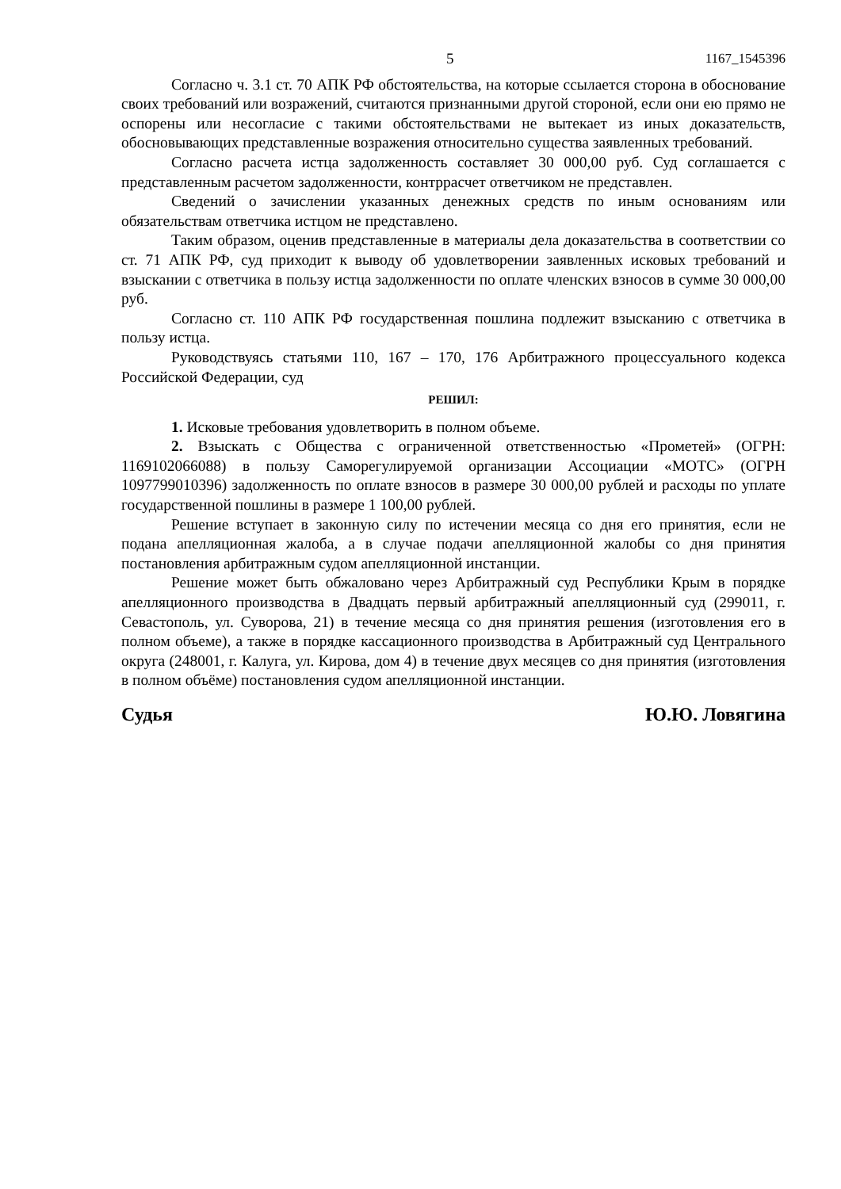5 1167_1545396
Согласно ч. 3.1 ст. 70 АПК РФ обстоятельства, на которые ссылается сторона в обоснование своих требований или возражений, считаются признанными другой стороной, если они ею прямо не оспорены или несогласие с такими обстоятельствами не вытекает из иных доказательств, обосновывающих представленные возражения относительно существа заявленных требований.
Согласно расчета истца задолженность составляет 30 000,00 руб. Суд соглашается с представленным расчетом задолженности, контррасчет ответчиком не представлен.
Сведений о зачислении указанных денежных средств по иным основаниям или обязательствам ответчика истцом не представлено.
Таким образом, оценив представленные в материалы дела доказательства в соответствии со ст. 71 АПК РФ, суд приходит к выводу об удовлетворении заявленных исковых требований и взыскании с ответчика в пользу истца задолженности по оплате членских взносов в сумме 30 000,00 руб.
Согласно ст. 110 АПК РФ государственная пошлина подлежит взысканию с ответчика в пользу истца.
Руководствуясь статьями 110, 167 – 170, 176 Арбитражного процессуального кодекса Российской Федерации, суд
РЕШИЛ:
1. Исковые требования удовлетворить в полном объеме.
2. Взыскать с Общества с ограниченной ответственностью «Прометей» (ОГРН: 1169102066088) в пользу Саморегулируемой организации Ассоциации «МОТС» (ОГРН 1097799010396) задолженность по оплате взносов в размере 30 000,00 рублей и расходы по уплате государственной пошлины в размере 1 100,00 рублей.
Решение вступает в законную силу по истечении месяца со дня его принятия, если не подана апелляционная жалоба, а в случае подачи апелляционной жалобы со дня принятия постановления арбитражным судом апелляционной инстанции.
Решение может быть обжаловано через Арбитражный суд Республики Крым в порядке апелляционного производства в Двадцать первый арбитражный апелляционный суд (299011, г. Севастополь, ул. Суворова, 21) в течение месяца со дня принятия решения (изготовления его в полном объеме), а также в порядке кассационного производства в Арбитражный суд Центрального округа (248001, г. Калуга, ул. Кирова, дом 4) в течение двух месяцев со дня принятия (изготовления в полном объёме) постановления судом апелляционной инстанции.
Судья Ю.Ю. Ловягина